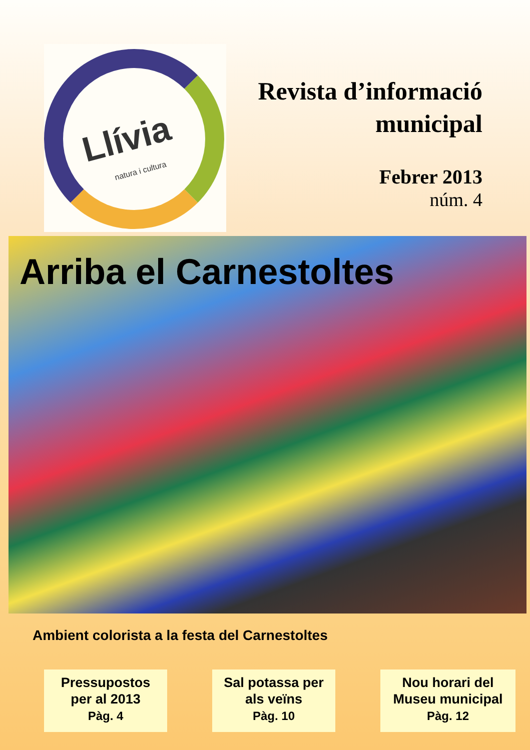Llívia
natura i cultura
Revista d’informació
municipal
Febrer 2013
núm. 4
Arriba el Carnestoltes
Ambient colorista a la festa del Carnestoltes
Pressupostos
per al 2013
Pàg. 4
Sal potassa per
als veïns
Pàg. 10
Nou horari del
Museu municipal
Pàg. 12